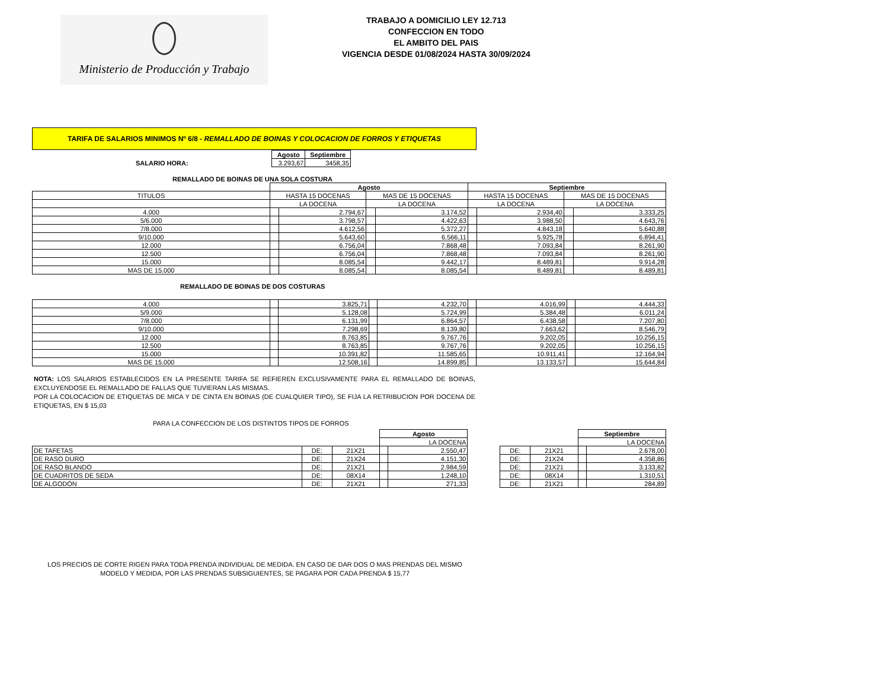Ministerio de Producción y Trabajo
TRABAJO A DOMICILIO LEY 12.713
CONFECCION EN TODO
EL AMBITO DEL PAIS
VIGENCIA DESDE 01/08/2024 HASTA 30/09/2024
TARIFA DE SALARIOS MINIMOS Nº 6/8 - REMALLADO DE BOINAS Y COLOCACION DE FORROS Y ETIQUETAS
| | Agosto | Septiembre |
| SALARIO HORA: | 3.293,67 | 3458,35 |
REMALLADO DE BOINAS DE UNA SOLA COSTURA
| | Agosto | | | | Septiembre | | | |
| TITULOS | HASTA 15 DOCENAS | | MAS DE 15 DOCENAS | | HASTA 15 DOCENAS | | MAS DE 15 DOCENAS | |
| | LA DOCENA | | LA DOCENA | | LA DOCENA | | LA DOCENA | |
| 4.000 | | 2.794,67 | | 3.174,52 | | 2.934,40 | | 3.333,25 |
| 5/6.000 | | 3.798,57 | | 4.422,63 | | 3.988,50 | | 4.643,76 |
| 7/8.000 | | 4.612,56 | | 5.372,27 | | 4.843,18 | | 5.640,88 |
| 9/10.000 | | 5.643,60 | | 6.566,11 | | 5.925,78 | | 6.894,41 |
| 12.000 | | 6.756,04 | | 7.868,48 | | 7.093,84 | | 8.261,90 |
| 12.500 | | 6.756,04 | | 7.868,48 | | 7.093,84 | | 8.261,90 |
| 15.000 | | 8.085,54 | | 9.442,17 | | 8.489,81 | | 9.914,28 |
| MAS DE 15.000 | | 8.085,54 | | 8.085,54 | | 8.489,81 | | 8.489,81 |
REMALLADO DE BOINAS DE DOS COSTURAS
| 4.000 | | 3.825,71 | | 4.232,70 | | 4.016,99 | | 4.444,33 |
| 5/9.000 | | 5.128,08 | | 5.724,99 | | 5.384,48 | | 6.011,24 |
| 7/8.000 | | 6.131,99 | | 6.864,57 | | 6.438,58 | | 7.207,80 |
| 9/10.000 | | 7.298,69 | | 8.139,80 | | 7.663,62 | | 8.546,79 |
| 12.000 | | 8.763,85 | | 9.767,76 | | 9.202,05 | | 10.256,15 |
| 12.500 | | 8.763,85 | | 9.767,76 | | 9.202,05 | | 10.256,15 |
| 15.000 | | 10.391,82 | | 11.585,65 | | 10.911,41 | | 12.164,94 |
| MAS DE 15.000 | | 12.508,16 | | 14.899,85 | | 13.133,57 | | 15.644,84 |
NOTA: LOS SALARIOS ESTABLECIDOS EN LA PRESENTE TARIFA SE REFIEREN EXCLUSIVAMENTE PARA EL REMALLADO DE BOINAS, EXCLUYENDOSE EL REMALLADO DE FALLAS QUE TUVIERAN LAS MISMAS.
POR LA COLOCACION DE ETIQUETAS DE MICA Y DE CINTA EN BOINAS (DE CUALQUIER TIPO), SE FIJA LA RETRIBUCION POR DOCENA DE ETIQUETAS, EN $ 15,03
PARA LA CONFECCION DE LOS DISTINTOS TIPOS DE FORROS
| | | | Agosto | | | | | Septiembre | |
| | | | LA DOCENA | | | | | LA DOCENA | |
| DE TAFETAS | DE: | 21X21 | | 2.550,47 | | DE: | 21X21 | | 2.678,00 |
| DE RASO DURO | DE: | 21X24 | | 4.151,30 | | DE: | 21X24 | | 4.358,86 |
| DE RASO BLANDO | DE: | 21X21 | | 2.984,59 | | DE: | 21X21 | | 3.133,82 |
| DE CUADRITOS DE SEDA | DE: | 08X14 | | 1.248,10 | | DE: | 08X14 | | 1.310,51 |
| DE ALGODÓN | DE: | 21X21 | | 271,33 | | DE: | 21X21 | | 284,89 |
LOS PRECIOS DE CORTE RIGEN PARA TODA PRENDA INDIVIDUAL DE MEDIDA. EN CASO DE DAR DOS O MAS PRENDAS DEL MISMO MODELO Y MEDIDA, POR LAS PRENDAS SUBSIGUIENTES, SE PAGARA POR CADA PRENDA $ 15,77